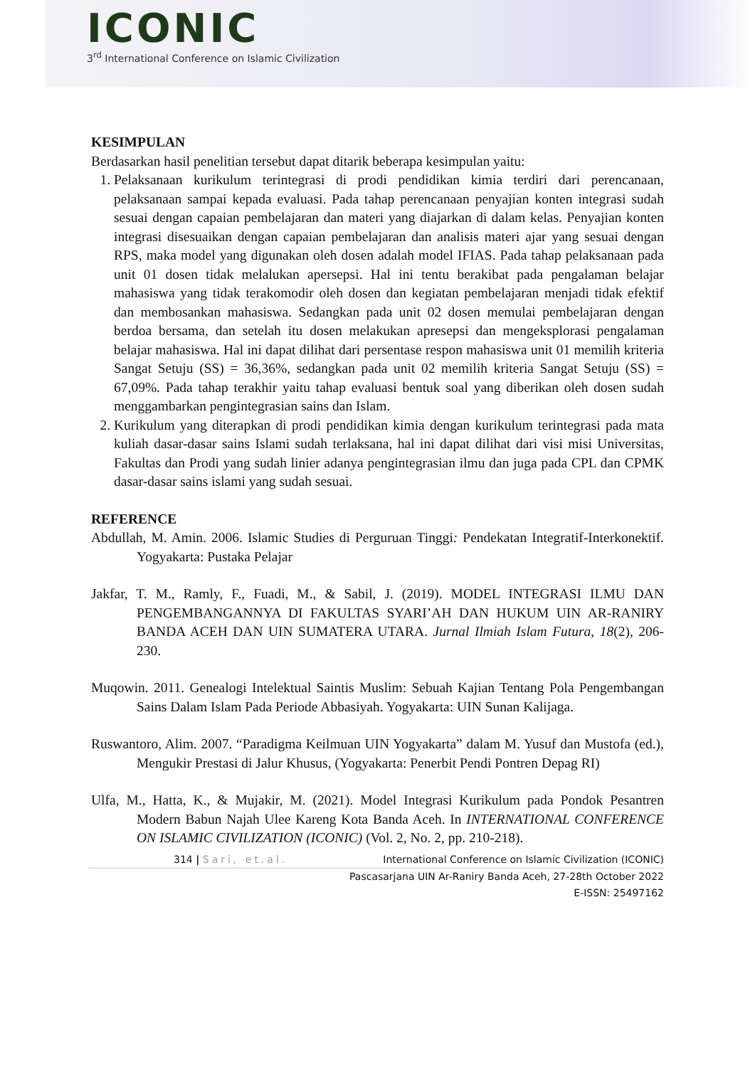ICONIC
3<sup>rd</sup> International Conference on Islamic Civilization
KESIMPULAN
Berdasarkan hasil penelitian tersebut dapat ditarik beberapa kesimpulan yaitu:
1. Pelaksanaan kurikulum terintegrasi di prodi pendidikan kimia terdiri dari perencanaan, pelaksanaan sampai kepada evaluasi. Pada tahap perencanaan penyajian konten integrasi sudah sesuai dengan capaian pembelajaran dan materi yang diajarkan di dalam kelas. Penyajian konten integrasi disesuaikan dengan capaian pembelajaran dan analisis materi ajar yang sesuai dengan RPS, maka model yang digunakan oleh dosen adalah model IFIAS. Pada tahap pelaksanaan pada unit 01 dosen tidak melalukan apersepsi. Hal ini tentu berakibat pada pengalaman belajar mahasiswa yang tidak terakomodir oleh dosen dan kegiatan pembelajaran menjadi tidak efektif dan membosankan mahasiswa. Sedangkan pada unit 02 dosen memulai pembelajaran dengan berdoa bersama, dan setelah itu dosen melakukan apresepsi dan mengeksplorasi pengalaman belajar mahasiswa. Hal ini dapat dilihat dari persentase respon mahasiswa unit 01 memilih kriteria Sangat Setuju (SS) = 36,36%, sedangkan pada unit 02 memilih kriteria Sangat Setuju (SS) = 67,09%. Pada tahap terakhir yaitu tahap evaluasi bentuk soal yang diberikan oleh dosen sudah menggambarkan pengintegrasian sains dan Islam.
2. Kurikulum yang diterapkan di prodi pendidikan kimia dengan kurikulum terintegrasi pada mata kuliah dasar-dasar sains Islami sudah terlaksana, hal ini dapat dilihat dari visi misi Universitas, Fakultas dan Prodi yang sudah linier adanya pengintegrasian ilmu dan juga pada CPL dan CPMK dasar-dasar sains islami yang sudah sesuai.
REFERENCE
Abdullah, M. Amin. 2006. Islamic Studies di Perguruan Tinggi: Pendekatan Integratif-Interkonektif. Yogyakarta: Pustaka Pelajar
Jakfar, T. M., Ramly, F., Fuadi, M., & Sabil, J. (2019). MODEL INTEGRASI ILMU DAN PENGEMBANGANNYA DI FAKULTAS SYARI’AH DAN HUKUM UIN AR-RANIRY BANDA ACEH DAN UIN SUMATERA UTARA. Jurnal Ilmiah Islam Futura, 18(2), 206-230.
Muqowin. 2011. Genealogi Intelektual Saintis Muslim: Sebuah Kajian Tentang Pola Pengembangan Sains Dalam Islam Pada Periode Abbasiyah. Yogyakarta: UIN Sunan Kalijaga.
Ruswantoro, Alim. 2007. “Paradigma Keilmuan UIN Yogyakarta” dalam M. Yusuf dan Mustofa (ed.), Mengukir Prestasi di Jalur Khusus, (Yogyakarta: Penerbit Pendi Pontren Depag RI)
Ulfa, M., Hatta, K., & Mujakir, M. (2021). Model Integrasi Kurikulum pada Pondok Pesantren Modern Babun Najah Ulee Kareng Kota Banda Aceh. In INTERNATIONAL CONFERENCE ON ISLAMIC CIVILIZATION (ICONIC) (Vol. 2, No. 2, pp. 210-218).
314 | Sari, et.al. International Conference on Islamic Civilization (ICONIC)
Pascasarjana UIN Ar-Raniry Banda Aceh, 27-28th October 2022
E-ISSN: 25497162